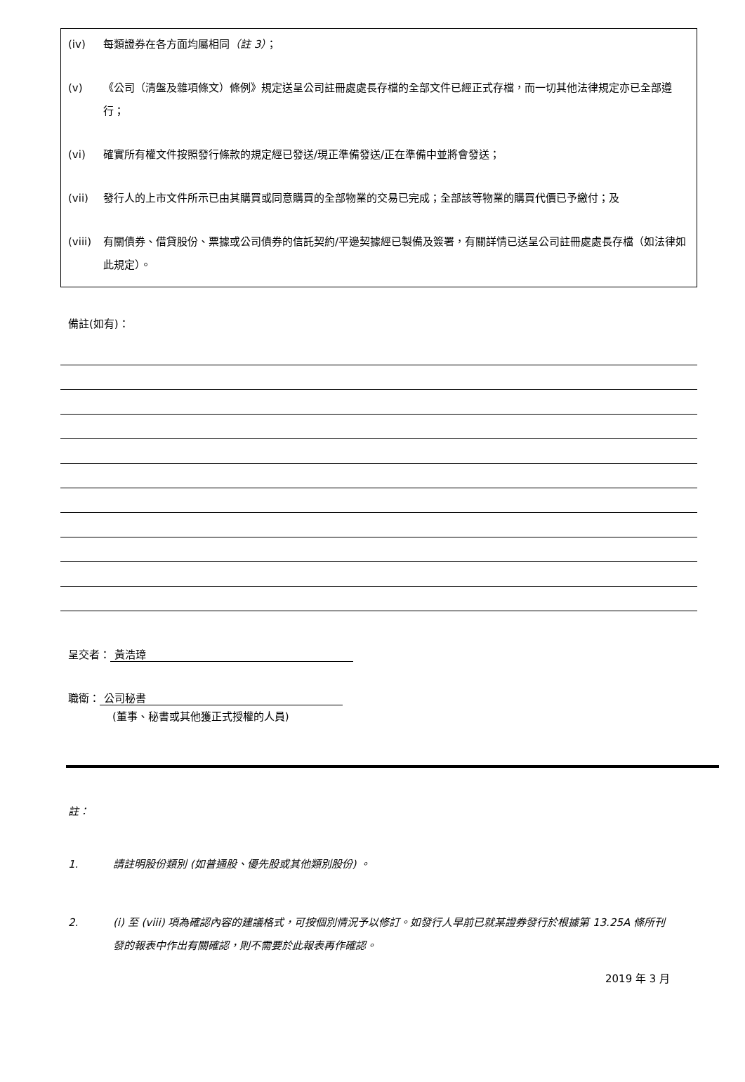(iv) 每類證券在各方面均屬相同（註 3）；
(v) 《公司（清盤及雜項條文）條例》規定送呈公司註冊處處長存檔的全部文件已經正式存檔，而一切其他法律規定亦已全部遵行；
(vi) 確實所有權文件按照發行條款的規定經已發送/現正準備發送/正在準備中並將會發送；
(vii) 發行人的上市文件所示已由其購買或同意購買的全部物業的交易已完成；全部該等物業的購買代價已予繳付；及
(viii) 有關債券、借貸股份、票據或公司債券的信託契約/平邊契據經已製備及簽署，有關詳情已送呈公司註冊處處長存檔（如法律如此規定）。
備註(如有)：
呈交者： 黃浩璋
職衛： 公司秘書
(董事、秘書或其他獲正式授權的人員)
註：
1. 請註明股份類別 (如普通股、優先股或其他類別股份) 。
2. (i) 至 (viii) 項為確認內容的建議格式，可按個別情況予以修訂。如發行人早前已就某證券發行於根據第 13.25A 條所刊發的報表中作出有關確認，則不需要於此報表再作確認。
2019 年 3 月